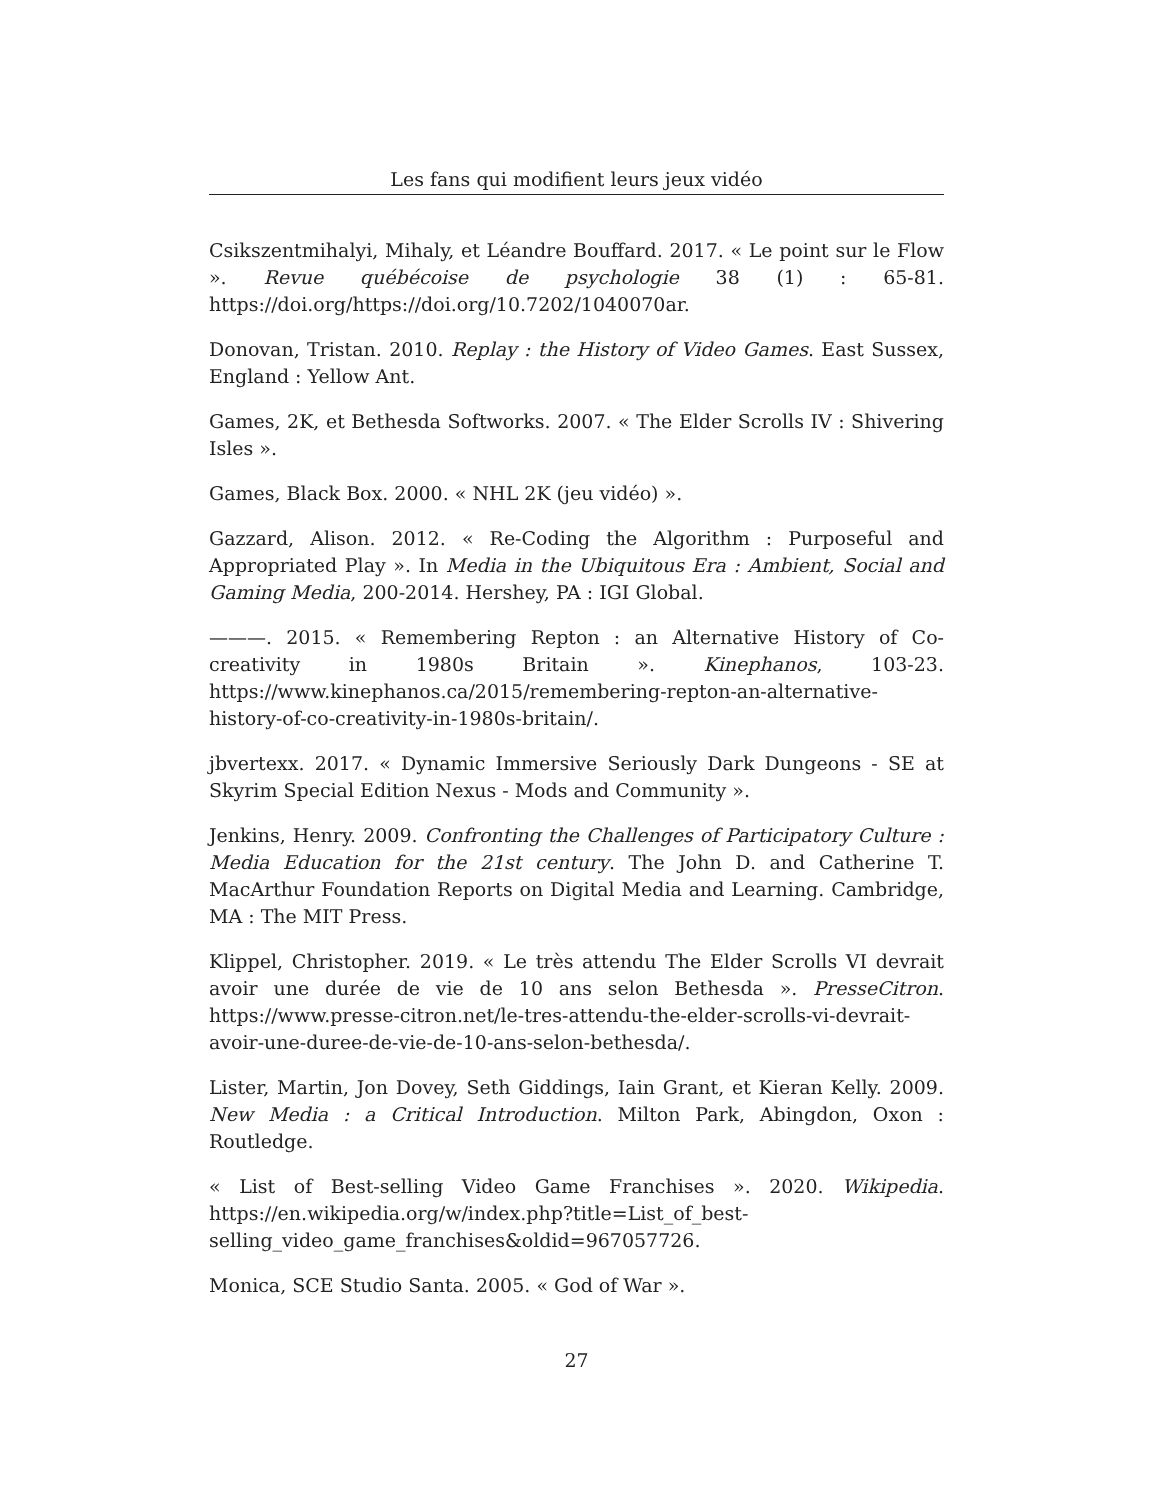Les fans qui modifient leurs jeux vidéo
Csikszentmihalyi, Mihaly, et Léandre Bouffard. 2017. « Le point sur le Flow ». Revue québécoise de psychologie 38 (1) : 65-81. https://doi.org/https://doi.org/10.7202/1040070ar.
Donovan, Tristan. 2010. Replay : the History of Video Games. East Sussex, England : Yellow Ant.
Games, 2K, et Bethesda Softworks. 2007. « The Elder Scrolls IV : Shivering Isles ».
Games, Black Box. 2000. « NHL 2K (jeu vidéo) ».
Gazzard, Alison. 2012. « Re-Coding the Algorithm : Purposeful and Appropriated Play ». In Media in the Ubiquitous Era : Ambient, Social and Gaming Media, 200-2014. Hershey, PA : IGI Global.
———. 2015. « Remembering Repton : an Alternative History of Co-creativity in 1980s Britain ». Kinephanos, 103-23. https://www.kinephanos.ca/2015/remembering-repton-an-alternative-history-of-co-creativity-in-1980s-britain/.
jbvertexx. 2017. « Dynamic Immersive Seriously Dark Dungeons - SE at Skyrim Special Edition Nexus - Mods and Community ».
Jenkins, Henry. 2009. Confronting the Challenges of Participatory Culture : Media Education for the 21st century. The John D. and Catherine T. MacArthur Foundation Reports on Digital Media and Learning. Cambridge, MA : The MIT Press.
Klippel, Christopher. 2019. « Le très attendu The Elder Scrolls VI devrait avoir une durée de vie de 10 ans selon Bethesda ». PresseCitron. https://www.presse-citron.net/le-tres-attendu-the-elder-scrolls-vi-devrait-avoir-une-duree-de-vie-de-10-ans-selon-bethesda/.
Lister, Martin, Jon Dovey, Seth Giddings, Iain Grant, et Kieran Kelly. 2009. New Media : a Critical Introduction. Milton Park, Abingdon, Oxon : Routledge.
« List of Best-selling Video Game Franchises ». 2020. Wikipedia. https://en.wikipedia.org/w/index.php?title=List_of_best-selling_video_game_franchises&oldid=967057726.
Monica, SCE Studio Santa. 2005. « God of War ».
27